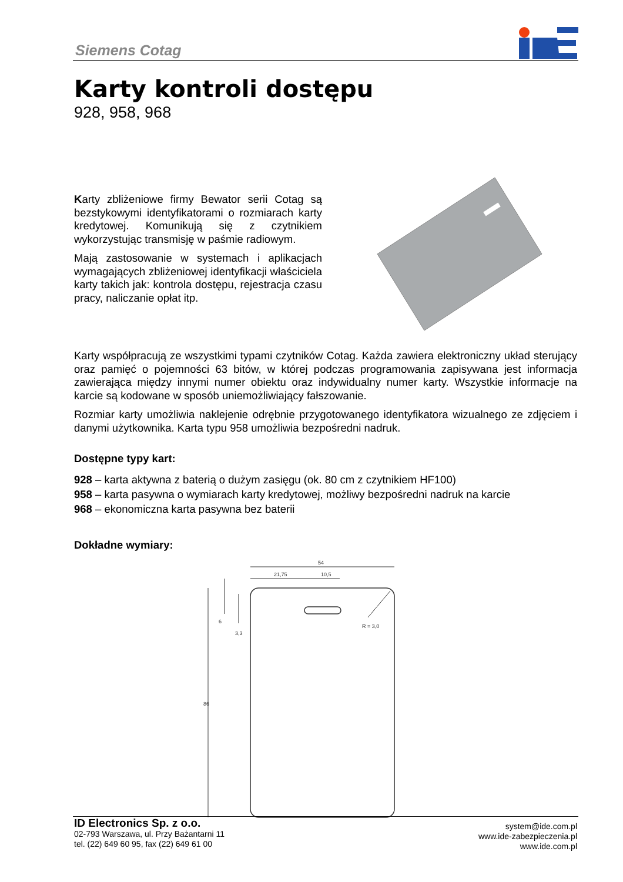Siemens Cotag
Karty kontroli dostępu
928, 958, 968
Karty zbliżeniowe firmy Bewator serii Cotag są bezstykowymi identyfikatorami o rozmiarach karty kredytowej. Komunikują się z czytnikiem wykorzystując transmisję w paśmie radiowym.
Mają zastosowanie w systemach i aplikacjach wymagających zbliżeniowej identyfikacji właściciela karty takich jak: kontrola dostępu, rejestracja czasu pracy, naliczanie opłat itp.
Karty współpracują ze wszystkimi typami czytników Cotag. Każda zawiera elektroniczny układ sterujący oraz pamięć o pojemności 63 bitów, w której podczas programowania zapisywana jest informacja zawierająca między innymi numer obiektu oraz indywidualny numer karty. Wszystkie informacje na karcie są kodowane w sposób uniemożliwiający fałszowanie.
Rozmiar karty umożliwia naklejenie odrębnie przygotowanego identyfikatora wizualnego ze zdjęciem i danymi użytkownika. Karta typu 958 umożliwia bezpośredni nadruk.
Dostępne typy kart:
928 – karta aktywna z baterią o dużym zasięgu (ok. 80 cm z czytnikiem HF100)
958 – karta pasywna o wymiarach karty kredytowej, możliwy bezpośredni nadruk na karcie
968 – ekonomiczna karta pasywna bez baterii
Dokładne wymiary:
54
21,75
10,5
86
6
3,3
R = 3,0
ID Electronics Sp. z o.o.
02-793 Warszawa, ul. Przy Bażantarni 11
tel. (22) 649 60 95, fax (22) 649 61 00
system@ide.com.pl
www.ide-zabezpieczenia.pl
www.ide.com.pl